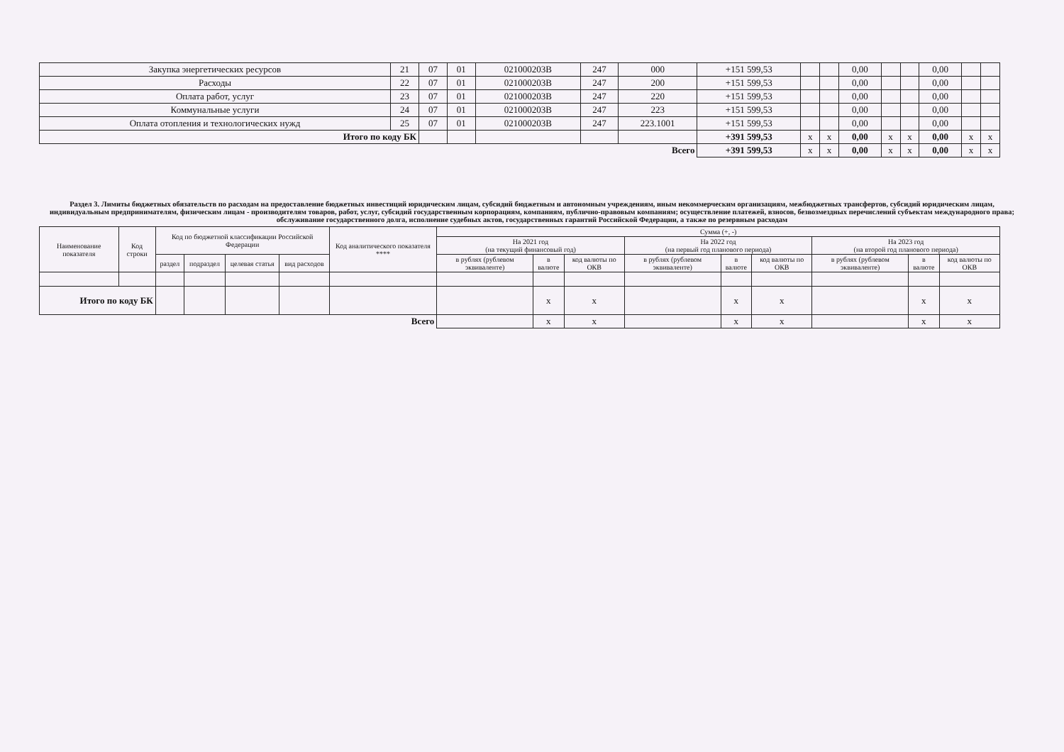| Закупка энергетических ресурсов | 21 | 07 | 01 | 021000203В | 247 | 000 | +151 599,53 | | | 0,00 | | | 0,00 | | |
| Расходы | 22 | 07 | 01 | 021000203В | 247 | 200 | +151 599,53 | | | 0,00 | | | 0,00 | | |
| Оплата работ, услуг | 23 | 07 | 01 | 021000203В | 247 | 220 | +151 599,53 | | | 0,00 | | | 0,00 | | |
| Коммунальные услуги | 24 | 07 | 01 | 021000203В | 247 | 223 | +151 599,53 | | | 0,00 | | | 0,00 | | |
| Оплата отопления и технологических нужд | 25 | 07 | 01 | 021000203В | 247 | 223.1001 | +151 599,53 | | | 0,00 | | | 0,00 | | |
| Итого по коду БК | | | | | | | +391 599,53 | x | x | 0,00 | x | x | 0,00 | x | x |
| Всего | | | | | | | +391 599,53 | x | x | 0,00 | x | x | 0,00 | x | x |
Раздел 3. Лимиты бюджетных обязательств по расходам на предоставление бюджетных инвестиций юридическим лицам, субсидий бюджетным и автономным учреждениям, иным некоммерческим организациям, межбюджетных трансфертов, субсидий юридическим лицам, индивидуальным предпринимателям, физическим лицам - производителям товаров, работ, услуг, субсидий государственным корпорациям, компаниям, публично-правовым компаниям; осуществление платежей, взносов, безвозмездных перечислений субъектам международного права; обслуживание государственного долга, исполнение судебных актов, государственных гарантий Российской Федерации, а также по резервным расходам
| Наименование показателя | Код строки | Код по бюджетной классификации Российской Федерации | | | | Код аналитического показателя **** | Сумма (+, -) | | | | | | | | |
| --- | --- | --- | --- | --- | --- | --- | --- | --- | --- | --- | --- | --- | --- | --- | --- |
| | | | | | | | На 2021 год (на текущий финансовый год) | | | На 2022 год (на первый год планового периода) | | | На 2023 год (на второй год планового периода) | | |
| | | раздел | подраздел | целевая статья | вид расходов | | в рублях (рублевом эквиваленте) | в валюте | код валюты по ОКВ | в рублях (рублевом эквиваленте) | в валюте | код валюты по ОКВ | в рублях (рублевом эквиваленте) | в валюте | код валюты по ОКВ |
| Итого по коду БК | | | | | | | | x | x | | x | x | | x | x |
| Всего | | | | | | | | x | x | | x | x | | x | x |